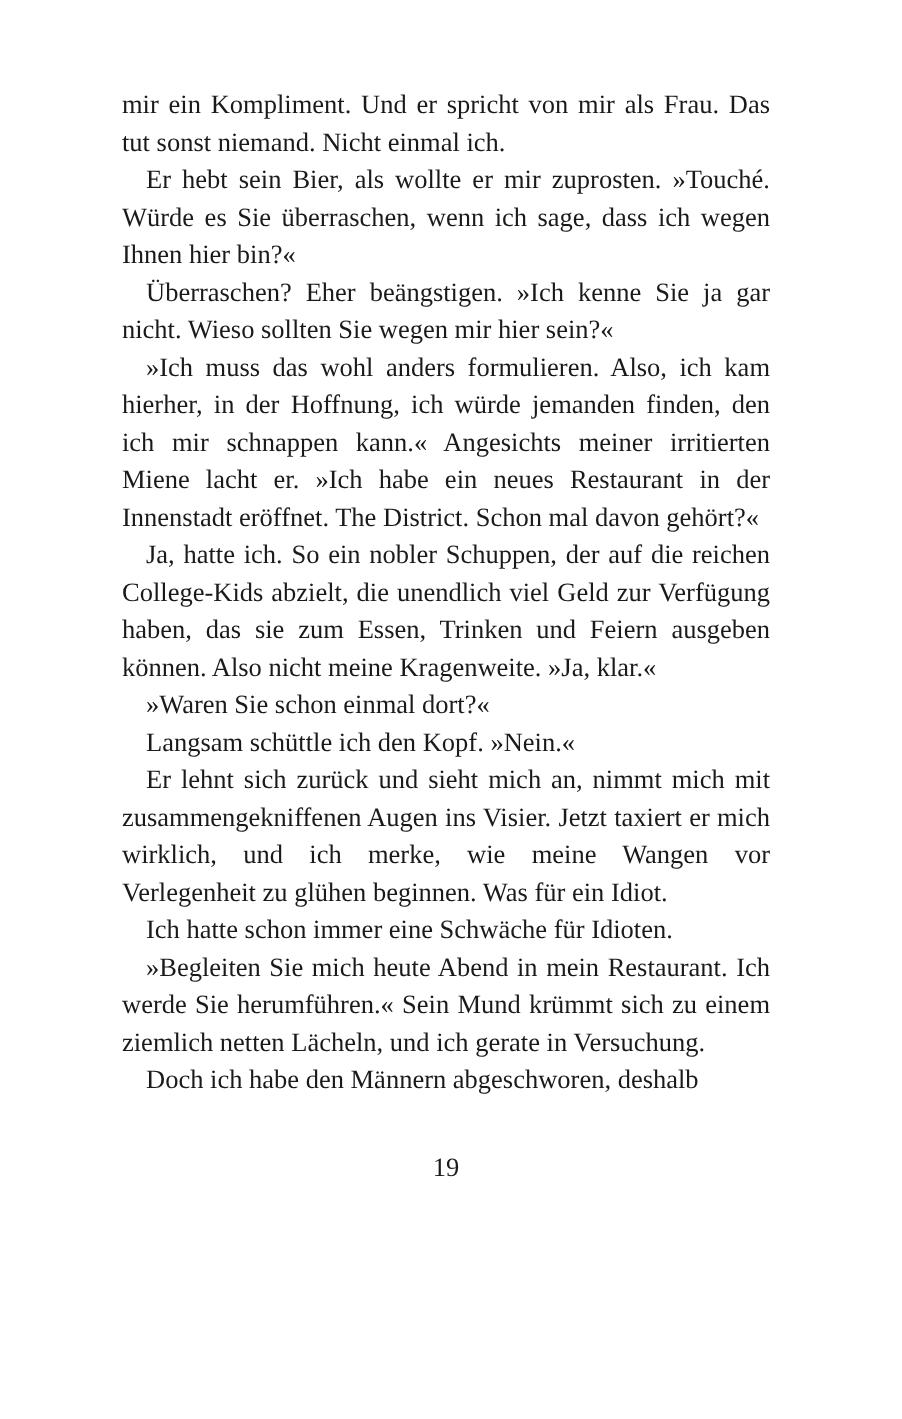mir ein Kompliment. Und er spricht von mir als Frau. Das tut sonst niemand. Nicht einmal ich.
Er hebt sein Bier, als wollte er mir zuprosten. »Touché. Würde es Sie überraschen, wenn ich sage, dass ich wegen Ihnen hier bin?«
Überraschen? Eher beängstigen. »Ich kenne Sie ja gar nicht. Wieso sollten Sie wegen mir hier sein?«
»Ich muss das wohl anders formulieren. Also, ich kam hierher, in der Hoffnung, ich würde jemanden finden, den ich mir schnappen kann.« Angesichts meiner irritierten Miene lacht er. »Ich habe ein neues Restaurant in der Innenstadt eröffnet. The District. Schon mal davon gehört?«
Ja, hatte ich. So ein nobler Schuppen, der auf die reichen College-Kids abzielt, die unendlich viel Geld zur Verfügung haben, das sie zum Essen, Trinken und Feiern ausgeben können. Also nicht meine Kragenweite. »Ja, klar.«
»Waren Sie schon einmal dort?«
Langsam schüttle ich den Kopf. »Nein.«
Er lehnt sich zurück und sieht mich an, nimmt mich mit zusammengekniffenen Augen ins Visier. Jetzt taxiert er mich wirklich, und ich merke, wie meine Wangen vor Verlegenheit zu glühen beginnen. Was für ein Idiot.
Ich hatte schon immer eine Schwäche für Idioten.
»Begleiten Sie mich heute Abend in mein Restaurant. Ich werde Sie herumführen.« Sein Mund krümmt sich zu einem ziemlich netten Lächeln, und ich gerate in Versuchung.
Doch ich habe den Männern abgeschworen, deshalb
19